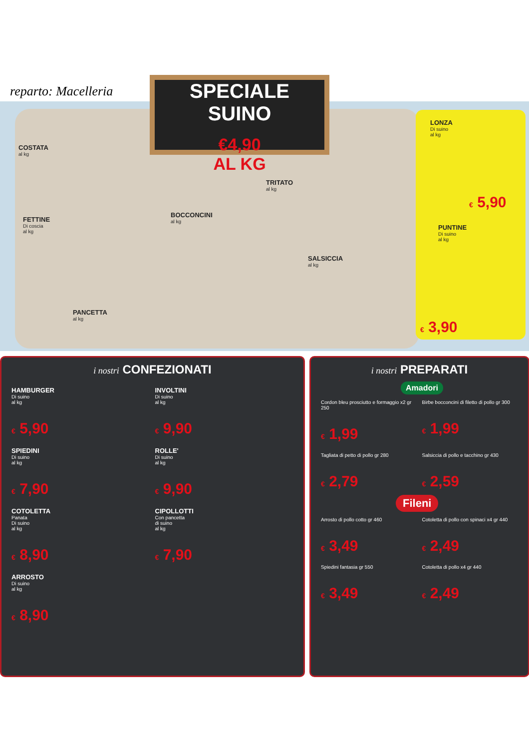reparto: Macelleria
SPECIALE
SUINO
€4,90
AL KG
COSTATA
al kg
TRITATO
al kg
LONZA
Di suino
al kg
€ 5,90
FETTINE
Di coscia
al kg
BOCCONCINI
al kg
PUNTINE
Di suino
al kg
SALSICCIA
al kg
PANCETTA
al kg
€ 3,90
i nostri CONFEZIONATI
HAMBURGER
Di suino
al kg
€ 5,90
INVOLTINI
Di suino
al kg
€ 9,90
SPIEDINI
Di suino
al kg
€ 7,90
ROLLE'
Di suino
al kg
€ 9,90
COTOLETTA
Panata
Di suino
al kg
€ 8,90
CIPOLLOTTI
Con pancetta
di suino
al kg
€ 7,90
ARROSTO
Di suino
al kg
€ 8,90
i nostri PREPARATI
Amadori
Cordon bleu prosciutto e formaggio x2 gr 250
€ 1,99
Birbe bocconcini di filetto di pollo gr 300
€ 1,99
Tagliata di petto di pollo gr 280
€ 2,79
Salsiccia di pollo e tacchino gr 430
€ 2,59
Fileni
Arrosto di pollo cotto gr 460
€ 3,49
Cotoletta di pollo con spinaci x4 gr 440
€ 2,49
Spiedini fantasia gr 550
€ 3,49
Cotoletta di pollo x4 gr 440
€ 2,49